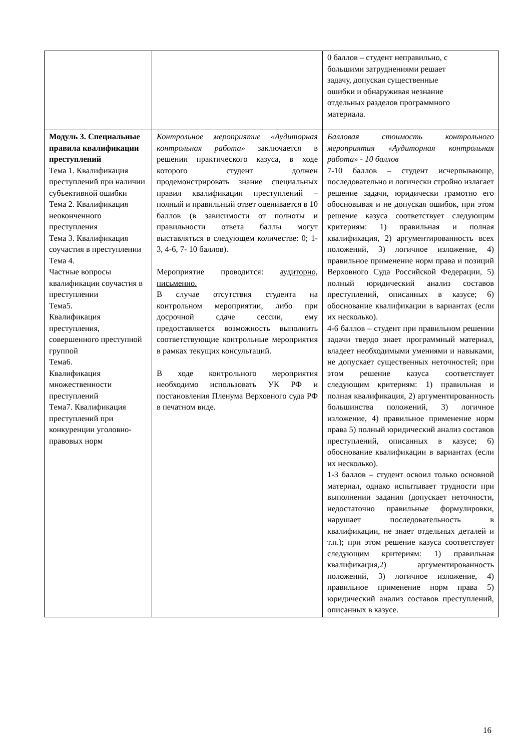| | | 0 баллов – студент неправильно, с большими затруднениями решает задачу, допуская существенные ошибки и обнаруживая незнание отдельных разделов программного материала. |
| Модуль 3. Специальные правила квалификации преступлений Тема 1. Квалификация преступлений при наличии субъективной ошибки Тема 2. Квалификация неоконченного преступления Тема 3. Квалификация соучастия в преступлении Тема 4. Частные вопросы квалификации соучастия в преступлении Тема5. Квалификация преступления, совершенного преступной группой Тема6. Квалификация множественности преступлений Тема7. Квалификация преступлений при конкуренции уголовно-правовых норм | Контрольное мероприятие «Аудиторная контрольная работа» заключается в решении практического казуса, в ходе которого студент должен продемонстрировать знание специальных правил квалификации преступлений – полный и правильный ответ оценивается в 10 баллов (в зависимости от полноты и правильности ответа баллы могут выставляться в следующем количестве: 0; 1-3, 4-6, 7- 10 баллов). Мероприятие проводится: аудиторно, письменно. В случае отсутствия студента на контрольном мероприятии, либо при досрочной сдаче сессии, ему предоставляется возможность выполнить соответствующие контрольные мероприятия в рамках текущих консультаций. В ходе контрольного мероприятия необходимо использовать УК РФ и постановления Пленума Верховного суда РФ в печатном виде. | Балловая стоимость контрольного мероприятия «Аудиторная контрольная работа» - 10 баллов 7-10 баллов – студент исчерпывающе, последовательно и логически стройно излагает решение задачи, юридически грамотно его обосновывая и не допуская ошибок, при этом решение казуса соответствует следующим критериям: 1) правильная и полная квалификация, 2) аргументированность всех положений, 3) логичное изложение, 4) правильное применение норм права и позиций Верховного Суда Российской Федерации, 5) полный юридический анализ составов преступлений, описанных в казусе; 6) обоснование квалификации в вариантах (если их несколько). 4-6 баллов – студент при правильном решении задачи твердо знает программный материал, владеет необходимыми умениями и навыками, не допускает существенных неточностей; при этом решение казуса соответствует следующим критериям: 1) правильная и полная квалификация, 2) аргументированность большинства положений, 3) логичное изложение, 4) правильное применение норм права 5) полный юридический анализ составов преступлений, описанных в казусе; 6) обоснование квалификации в вариантах (если их несколько). 1-3 баллов – студент освоил только основной материал, однако испытывает трудности при выполнении задания (допускает неточности, недостаточно правильные формулировки, нарушает последовательность в квалификации, не знает отдельных деталей и т.п.); при этом решение казуса соответствует следующим критериям: 1) правильная квалификация,2) аргументированность положений, 3) логичное изложение, 4) правильное применение норм права 5) юридический анализ составов преступлений, описанных в казусе. |
16